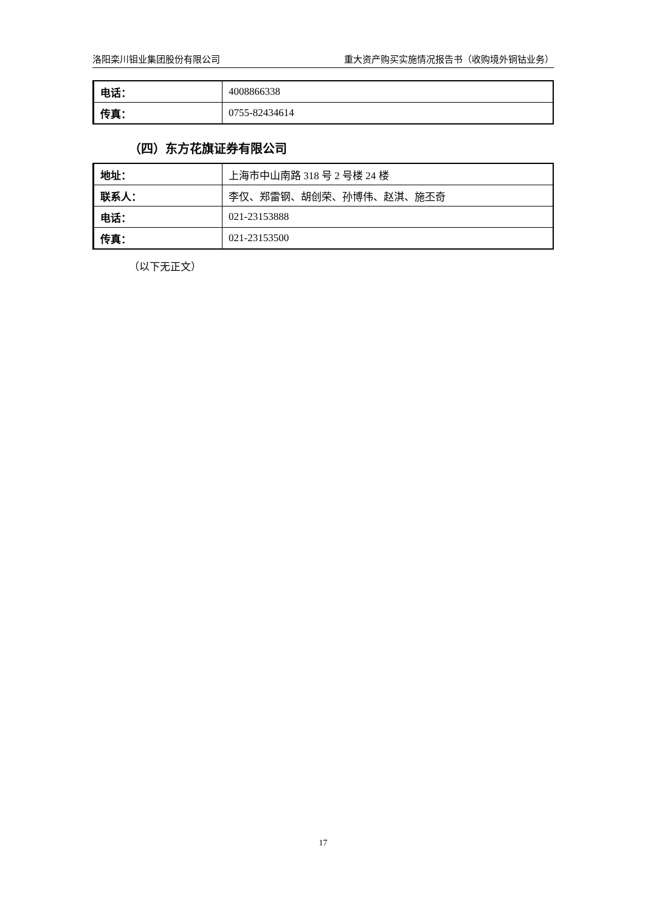洛阳栾川钼业集团股份有限公司 重大资产购买实施情况报告书（收购境外铜钴业务）
| 电话： | 4008866338 |
| 传真： | 0755-82434614 |
（四）东方花旗证券有限公司
| 地址： | 上海市中山南路 318 号 2 号楼 24 楼 |
| 联系人： | 李仅、郑雷钢、胡创荣、孙博伟、赵淇、施丕奇 |
| 电话： | 021-23153888 |
| 传真： | 021-23153500 |
（以下无正文）
17